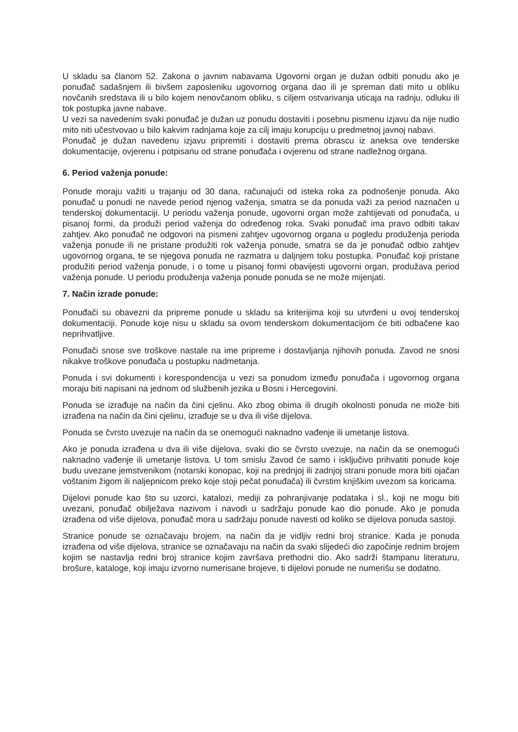U skladu sa članom 52. Zakona o javnim nabavama Ugovorni organ je dužan odbiti ponudu ako je ponuđač sadašnjem ili bivšem zaposleniku ugovornog organa dao ili je spreman dati mito u obliku novčanih sredstava ili u bilo kojem nenovčanom obliku, s ciljem ostvarivanja uticaja na radnju, odluku ili tok postupka javne nabave.
U vezi sa navedenim svaki ponuđač je dužan uz ponudu dostaviti i posebnu pismenu izjavu da nije nudio mito niti učestvovao u bilo kakvim radnjama koje za cilj imaju korupciju u predmetnoj javnoj nabavi.
Ponuđač je dužan navedenu izjavu pripremiti i dostaviti prema obrascu iz aneksa ove tenderske dokumentacije, ovjerenu i potpisanu od strane ponuđača i ovjerenu od strane nadležnog organa.
6. Period važenja ponude:
Ponude moraju važiti u trajanju od 30 dana, računajući od isteka roka za podnošenje ponuda. Ako ponuđač u ponudi ne navede period njenog važenja, smatra se da ponuda važi za period naznačen u tenderskoj dokumentaciji. U periodu važenja ponude, ugovorni organ može zahtijevati od ponuđača, u pisanoj formi, da produži period važenja do određenog roka. Svaki ponuđač ima pravo odbiti takav zahtjev. Ako ponuđač ne odgovori na pismeni zahtjev ugovornog organa u pogledu produženja perioda važenja ponude ili ne pristane produžiti rok važenja ponude, smatra se da je ponuđač odbio zahtjev ugovornog organa, te se njegova ponuda ne razmatra u daljnjem toku postupka. Ponuđač koji pristane produžiti period važenja ponude, i o tome u pisanoj formi obavijesti ugovorni organ, produžava period važenja ponude. U periodu produženja važenja ponude ponuda se ne može mijenjati.
7. Način izrade ponude:
Ponuđači su obavezni da pripreme ponude u skladu sa kriterijima koji su utvrđeni u ovoj tenderskoj dokumentaciji. Ponude koje nisu u skladu sa ovom tenderskom dokumentacijom će biti odbačene kao neprihvatljive.
Ponuđači snose sve troškove nastale na ime pripreme i dostavljanja njihovih ponuda. Zavod ne snosi nikakve troškove ponuđača u postupku nadmetanja.
Ponuda i svi dokumenti i korespondencija u vezi sa ponudom između ponuđača i ugovornog organa moraju biti napisani na jednom od službenih jezika u Bosni i Hercegovini.
Ponuda se izrađuje na način da čini cjelinu. Ako zbog obima ili drugih okolnosti ponuda ne može biti izrađena na način da čini cjelinu, izrađuje se u dva ili više dijelova.
Ponuda se čvrsto uvezuje na način da se onemogući naknadno vađenje ili umetanje listova.
Ako je ponuda izrađena u dva ili više dijelova, svaki dio se čvrsto uvezuje, na način da se onemogući naknadno vađenje ili umetanje listova. U tom smislu Zavod će samo i isključivo prihvatiti ponude koje budu uvezane jemstvenikom (notarski konopac, koji na prednjoj ili zadnjoj strani ponude mora biti ojačan voštanim žigom ili naljepnicom preko koje stoji pečat ponuđača) ili čvrstim knjiškim uvezom sa koricama.
Dijelovi ponude kao što su uzorci, katalozi, mediji za pohranjivanje podataka i sl., koji ne mogu biti uvezani, ponuđač obilježava nazivom i navodi u sadržaju ponude kao dio ponude. Ako je ponuda izrađena od više dijelova, ponuđač mora u sadržaju ponude navesti od koliko se dijelova ponuda sastoji.
Stranice ponude se označavaju brojem, na način da je vidljiv redni broj stranice. Kada je ponuda izrađena od više dijelova, stranice se označavaju na način da svaki slijedeći dio započinje rednim brojem kojim se nastavlja redni broj stranice kojim završava prethodni dio. Ako sadrži štampanu literaturu, brošure, kataloge, koji imaju izvorno numerisane brojeve, ti dijelovi ponude ne numerišu se dodatno.